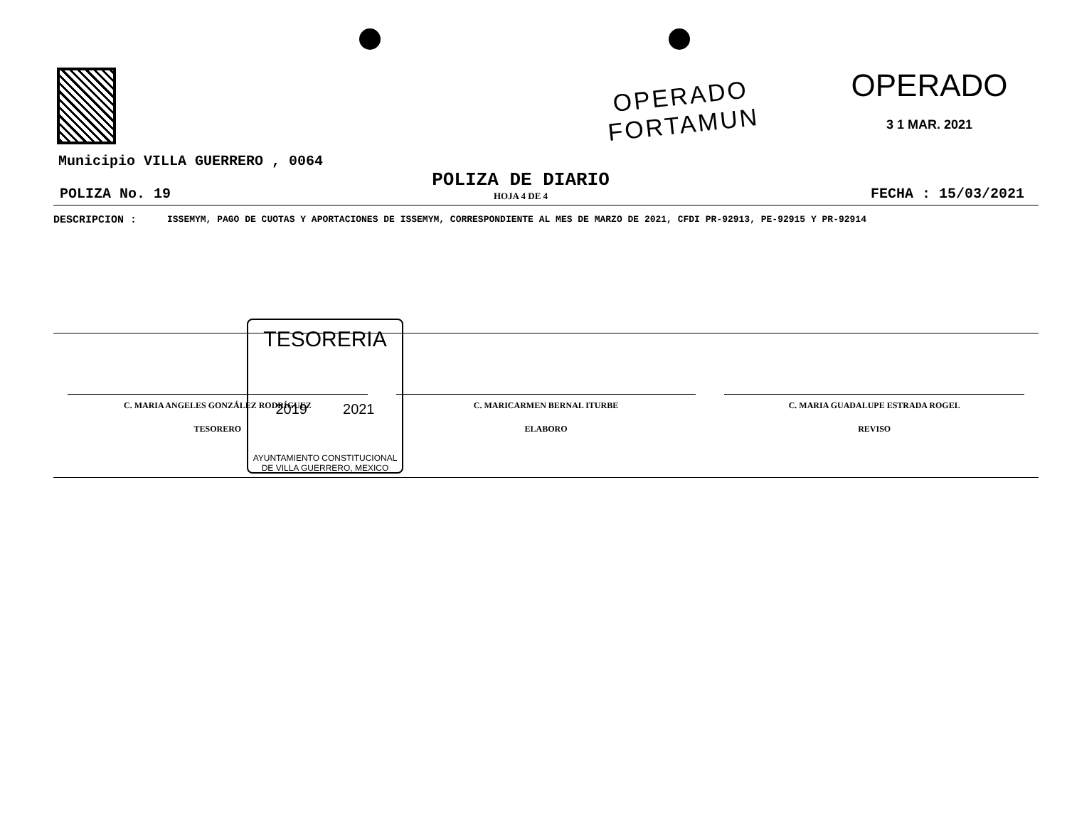OPERADO
FORTAMUN
OPERADO
3 1 MAR. 2021
Municipio VILLA GUERRERO , 0064
POLIZA No. 19
POLIZA DE DIARIO
HOJA 4 DE 4
FECHA : 15/03/2021
DESCRIPCION :
ISSEMYM, PAGO DE CUOTAS Y APORTACIONES DE ISSEMYM, CORRESPONDIENTE AL MES DE MARZO DE 2021, CFDI PR-92913, PE-92915 Y PR-92914
C. MARIA ANGELES GONZÁLEZ RODRÍGUEZ
TESORERO
C. MARICARMEN BERNAL ITURBE
ELABORO
C. MARIA GUADALUPE ESTRADA ROGEL
REVISO
TESORERIA
2019 2021
AYUNTAMIENTO CONSTITUCIONAL
DE VILLA GUERRERO, MEXICO